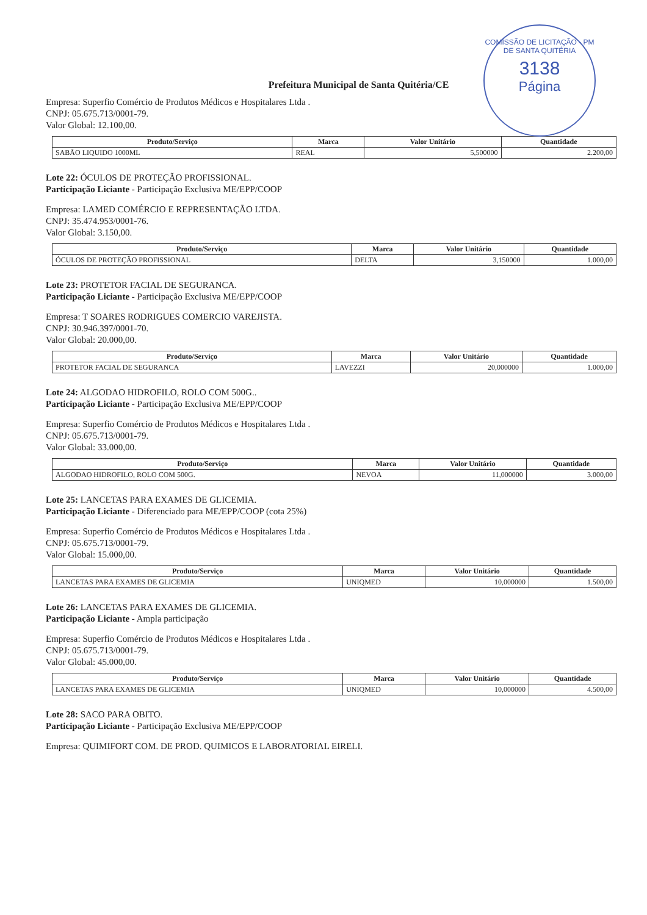COMISSÃO DE LICITAÇÃO - PM DE SANTA QUITÉRIA
3138
Página
Prefeitura Municipal de Santa Quitéria/CE
Empresa: Superfio Comércio de Produtos Médicos e Hospitalares Ltda .
CNPJ: 05.675.713/0001-79.
Valor Global: 12.100,00.
| Produto/Serviço | Marca | Valor Unitário | Quantidade |
| --- | --- | --- | --- |
| SABÃO LIQUIDO 1000ML | REAL | 5,500000 | 2.200,00 |
Lote 22: ÓCULOS DE PROTEÇÃO PROFISSIONAL.
Participação Liciante - Participação Exclusiva ME/EPP/COOP
Empresa: LAMED COMÉRCIO E REPRESENTAÇÃO LTDA.
CNPJ: 35.474.953/0001-76.
Valor Global: 3.150,00.
| Produto/Serviço | Marca | Valor Unitário | Quantidade |
| --- | --- | --- | --- |
| ÓCULOS DE PROTEÇÃO PROFISSIONAL | DELTA | 3,150000 | 1.000,00 |
Lote 23: PROTETOR FACIAL DE SEGURANCA.
Participação Liciante - Participação Exclusiva ME/EPP/COOP
Empresa: T SOARES RODRIGUES COMERCIO VAREJISTA.
CNPJ: 30.946.397/0001-70.
Valor Global: 20.000,00.
| Produto/Serviço | Marca | Valor Unitário | Quantidade |
| --- | --- | --- | --- |
| PROTETOR FACIAL DE SEGURANCA | LAVEZZI | 20,000000 | 1.000,00 |
Lote 24: ALGODAO HIDROFILO, ROLO COM 500G..
Participação Liciante - Participação Exclusiva ME/EPP/COOP
Empresa: Superfio Comércio de Produtos Médicos e Hospitalares Ltda .
CNPJ: 05.675.713/0001-79.
Valor Global: 33.000,00.
| Produto/Serviço | Marca | Valor Unitário | Quantidade |
| --- | --- | --- | --- |
| ALGODAO HIDROFILO, ROLO COM 500G. | NEVOA | 11,000000 | 3.000,00 |
Lote 25: LANCETAS PARA EXAMES DE GLICEMIA.
Participação Liciante - Diferenciado para ME/EPP/COOP (cota 25%)
Empresa: Superfio Comércio de Produtos Médicos e Hospitalares Ltda .
CNPJ: 05.675.713/0001-79.
Valor Global: 15.000,00.
| Produto/Serviço | Marca | Valor Unitário | Quantidade |
| --- | --- | --- | --- |
| LANCETAS PARA EXAMES DE GLICEMIA | UNIQMED | 10,000000 | 1.500,00 |
Lote 26: LANCETAS PARA EXAMES DE GLICEMIA.
Participação Liciante - Ampla participação
Empresa: Superfio Comércio de Produtos Médicos e Hospitalares Ltda .
CNPJ: 05.675.713/0001-79.
Valor Global: 45.000,00.
| Produto/Serviço | Marca | Valor Unitário | Quantidade |
| --- | --- | --- | --- |
| LANCETAS PARA EXAMES DE GLICEMIA | UNIQMED | 10,000000 | 4.500,00 |
Lote 28: SACO PARA OBITO.
Participação Liciante - Participação Exclusiva ME/EPP/COOP
Empresa: QUIMIFORT COM. DE PROD. QUIMICOS E LABORATORIAL EIRELI.